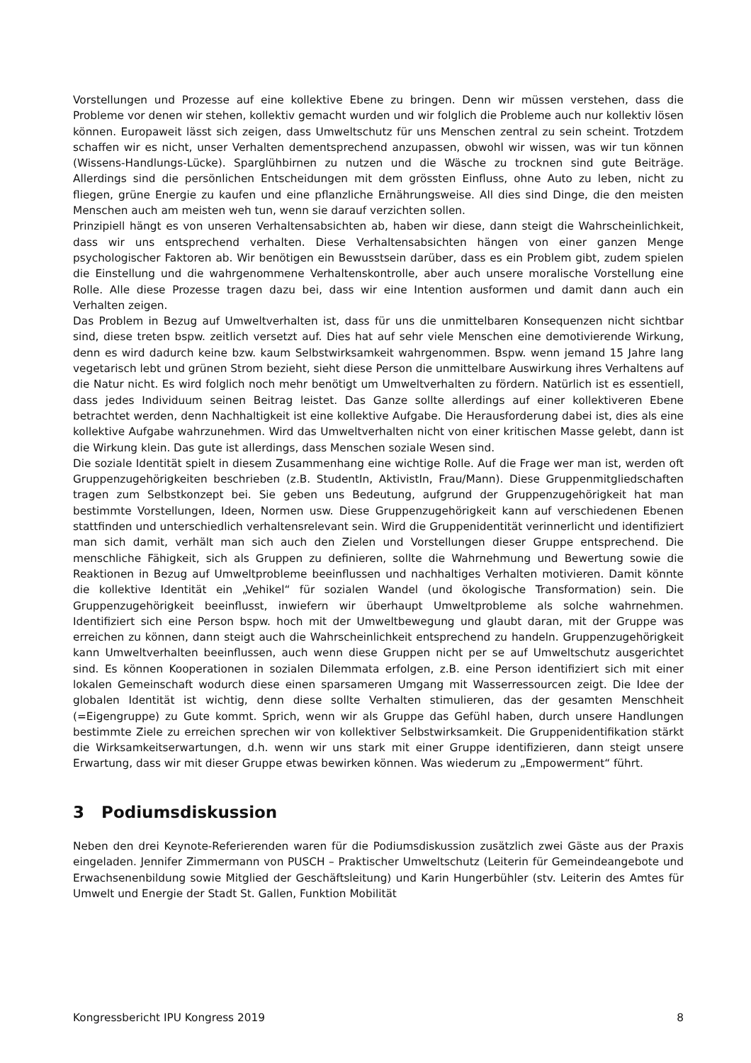Vorstellungen und Prozesse auf eine kollektive Ebene zu bringen. Denn wir müssen verstehen, dass die Probleme vor denen wir stehen, kollektiv gemacht wurden und wir folglich die Probleme auch nur kollektiv lösen können. Europaweit lässt sich zeigen, dass Umweltschutz für uns Menschen zentral zu sein scheint. Trotzdem schaffen wir es nicht, unser Verhalten dementsprechend anzupassen, obwohl wir wissen, was wir tun können (Wissens-Handlungs-Lücke). Sparglühbirnen zu nutzen und die Wäsche zu trocknen sind gute Beiträge. Allerdings sind die persönlichen Entscheidungen mit dem grössten Einfluss, ohne Auto zu leben, nicht zu fliegen, grüne Energie zu kaufen und eine pflanzliche Ernährungsweise. All dies sind Dinge, die den meisten Menschen auch am meisten weh tun, wenn sie darauf verzichten sollen.
Prinzipiell hängt es von unseren Verhaltensabsichten ab, haben wir diese, dann steigt die Wahrscheinlichkeit, dass wir uns entsprechend verhalten. Diese Verhaltensabsichten hängen von einer ganzen Menge psychologischer Faktoren ab. Wir benötigen ein Bewusstsein darüber, dass es ein Problem gibt, zudem spielen die Einstellung und die wahrgenommene Verhaltenskontrolle, aber auch unsere moralische Vorstellung eine Rolle. Alle diese Prozesse tragen dazu bei, dass wir eine Intention ausformen und damit dann auch ein Verhalten zeigen.
Das Problem in Bezug auf Umweltverhalten ist, dass für uns die unmittelbaren Konsequenzen nicht sichtbar sind, diese treten bspw. zeitlich versetzt auf. Dies hat auf sehr viele Menschen eine demotivierende Wirkung, denn es wird dadurch keine bzw. kaum Selbstwirksamkeit wahrgenommen. Bspw. wenn jemand 15 Jahre lang vegetarisch lebt und grünen Strom bezieht, sieht diese Person die unmittelbare Auswirkung ihres Verhaltens auf die Natur nicht. Es wird folglich noch mehr benötigt um Umweltverhalten zu fördern. Natürlich ist es essentiell, dass jedes Individuum seinen Beitrag leistet. Das Ganze sollte allerdings auf einer kollektiveren Ebene betrachtet werden, denn Nachhaltigkeit ist eine kollektive Aufgabe. Die Herausforderung dabei ist, dies als eine kollektive Aufgabe wahrzunehmen. Wird das Umweltverhalten nicht von einer kritischen Masse gelebt, dann ist die Wirkung klein. Das gute ist allerdings, dass Menschen soziale Wesen sind.
Die soziale Identität spielt in diesem Zusammenhang eine wichtige Rolle. Auf die Frage wer man ist, werden oft Gruppenzugehörigkeiten beschrieben (z.B. StudentIn, AktivistIn, Frau/Mann). Diese Gruppenmitgliedschaften tragen zum Selbstkonzept bei. Sie geben uns Bedeutung, aufgrund der Gruppenzugehörigkeit hat man bestimmte Vorstellungen, Ideen, Normen usw. Diese Gruppenzugehörigkeit kann auf verschiedenen Ebenen stattfinden und unterschiedlich verhaltensrelevant sein. Wird die Gruppenidentität verinnerlicht und identifiziert man sich damit, verhält man sich auch den Zielen und Vorstellungen dieser Gruppe entsprechend. Die menschliche Fähigkeit, sich als Gruppen zu definieren, sollte die Wahrnehmung und Bewertung sowie die Reaktionen in Bezug auf Umweltprobleme beeinflussen und nachhaltiges Verhalten motivieren. Damit könnte die kollektive Identität ein „Vehikel“ für sozialen Wandel (und ökologische Transformation) sein. Die Gruppenzugehörigkeit beeinflusst, inwiefern wir überhaupt Umweltprobleme als solche wahrnehmen. Identifiziert sich eine Person bspw. hoch mit der Umweltbewegung und glaubt daran, mit der Gruppe was erreichen zu können, dann steigt auch die Wahrscheinlichkeit entsprechend zu handeln. Gruppenzugehörigkeit kann Umweltverhalten beeinflussen, auch wenn diese Gruppen nicht per se auf Umweltschutz ausgerichtet sind. Es können Kooperationen in sozialen Dilemmata erfolgen, z.B. eine Person identifiziert sich mit einer lokalen Gemeinschaft wodurch diese einen sparsameren Umgang mit Wasserressourcen zeigt. Die Idee der globalen Identität ist wichtig, denn diese sollte Verhalten stimulieren, das der gesamten Menschheit (=Eigengruppe) zu Gute kommt. Sprich, wenn wir als Gruppe das Gefühl haben, durch unsere Handlungen bestimmte Ziele zu erreichen sprechen wir von kollektiver Selbstwirksamkeit. Die Gruppenidentifikation stärkt die Wirksamkeitserwartungen, d.h. wenn wir uns stark mit einer Gruppe identifizieren, dann steigt unsere Erwartung, dass wir mit dieser Gruppe etwas bewirken können. Was wiederum zu „Empowerment“ führt.
3 Podiumsdiskussion
Neben den drei Keynote-Referierenden waren für die Podiumsdiskussion zusätzlich zwei Gäste aus der Praxis eingeladen. Jennifer Zimmermann von PUSCH – Praktischer Umweltschutz (Leiterin für Gemeindeangebote und Erwachsenenbildung sowie Mitglied der Geschäftsleitung) und Karin Hungerbühler (stv. Leiterin des Amtes für Umwelt und Energie der Stadt St. Gallen, Funktion Mobilität
Kongressbericht IPU Kongress 2019 8